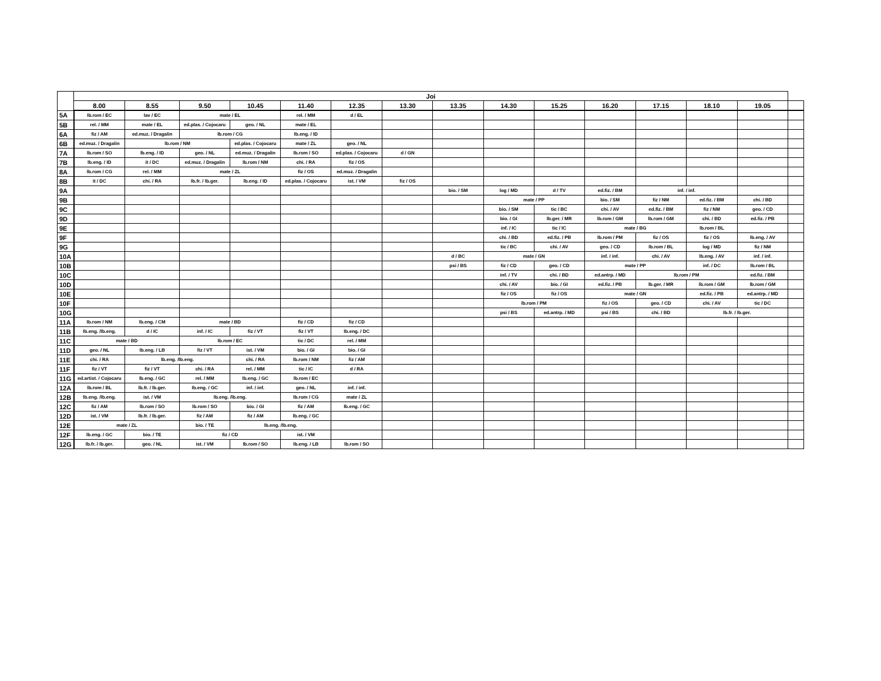| | Joi | | | | | | | | | | | | | | |
| --- | --- | --- | --- | --- | --- | --- | --- | --- | --- | --- | --- | --- | --- | --- | --- |
| | 8.00 | 8.55 | 9.50 | 10.45 | 11.40 | 12.35 | 13.30 | 13.35 | 14.30 | 15.25 | 16.20 | 17.15 | 18.10 | 19.05 | |
| 5A | lb.rom / EC | lav / EC | mate / EL | | rel. / MM | d / EL | | | | | | | | | |
| 5B | rel. / MM | mate / EL | ed.plas. / Cojocaru | geo. / NL | mate / EL | | | | | | | | | | |
| 6A | fiz / AM | ed.muz. / Dragalin | lb.rom / CG | | lb.eng. / ID | | | | | | | | | | |
| 6B | ed.muz. / Dragalin | lb.rom / NM | | ed.plas. / Cojocaru | mate / ZL | geo. / NL | | | | | | | | | |
| 7A | lb.rom / SO | lb.eng. / ID | geo. / NL | ed.muz. / Dragalin | lb.rom / SO | ed.plas. / Cojocaru | d / GN | | | | | | | | |
| 7B | lb.eng. / ID | it / DC | ed.muz. / Dragalin | lb.rom / NM | chi. / RA | fiz / OS | | | | | | | | | |
| 8A | lb.rom / CG | rel. / MM | mate / ZL | | fiz / OS | ed.muz. / Dragalin | | | | | | | | | |
| 8B | it / DC | chi. / RA | lb.fr. / lb.ger. | lb.eng. / ID | ed.plas. / Cojocaru | ist. / VM | fiz / OS | | | | | | | | |
| 9A | | | | | | | | bio. / SM | log / MD | d / TV | ed.fiz. / BM | inf. / inf. | | | |
| 9B | | | | | | | | | mate / PP | | bio. / SM | fiz / NM | ed.fiz. / BM | chi. / BD | |
| 9C | | | | | | | | | bio. / SM | tic / BC | chi. / AV | ed.fiz. / BM | fiz / NM | geo. / CD | |
| 9D | | | | | | | | | bio. / GI | lb.ger. / MR | lb.rom / GM | lb.rom / GM | chi. / BD | ed.fiz. / PB | |
| 9E | | | | | | | | | inf. / IC | tic / IC | mate / BG | | lb.rom / BL | | |
| 9F | | | | | | | | | chi. / BD | ed.fiz. / PB | lb.rom / PM | fiz / OS | fiz / OS | lb.eng. / AV | |
| 9G | | | | | | | | | tic / BC | chi. / AV | geo. / CD | lb.rom / BL | log / MD | fiz / NM | |
| 10A | | | | | | | | d / BC | mate / GN | | inf. / inf. | chi. / AV | lb.eng. / AV | inf. / inf. | |
| 10B | | | | | | | | psi / BS | fiz / CD | geo. / CD | mate / PP | | inf. / DC | lb.rom / BL | |
| 10C | | | | | | | | | inf. / TV | chi. / BD | ed.antrp. / MD | lb.rom / PM | | ed.fiz. / BM | |
| 10D | | | | | | | | | chi. / AV | bio. / GI | ed.fiz. / PB | lb.ger. / MR | lb.rom / GM | lb.rom / GM | |
| 10E | | | | | | | | | fiz / OS | fiz / OS | mate / GN | | ed.fiz. / PB | ed.antrp. / MD | |
| 10F | | | | | | | | | lb.rom / PM | | fiz / OS | geo. / CD | chi. / AV | tic / DC | |
| 10G | | | | | | | | | psi / BS | ed.antrp. / MD | psi / BS | chi. / BD | lb.fr. / lb.ger. | | |
| 11A | lb.rom / NM | lb.eng. / CM | mate / BD | | fiz / CD | fiz / CD | | | | | | | | | |
| 11B | lb.eng. /lb.eng. | d / IC | inf. / IC | fiz / VT | fiz / VT | lb.eng. / DC | | | | | | | | | |
| 11C | mate / BD | | lb.rom / EC | | tic / DC | rel. / MM | | | | | | | | | |
| 11D | geo. / NL | lb.eng. / LB | fiz / VT | ist. / VM | bio. / GI | bio. / GI | | | | | | | | | |
| 11E | chi. / RA | lb.eng. /lb.eng. | | chi. / RA | lb.rom / NM | fiz / AM | | | | | | | | | |
| 11F | fiz / VT | fiz / VT | chi. / RA | rel. / MM | tic / IC | d / RA | | | | | | | | | |
| 11G | ed.artist. / Cojocaru | lb.eng. / GC | rel. / MM | lb.eng. / GC | lb.rom / EC | | | | | | | | | | |
| 12A | lb.rom / BL | lb.fr. / lb.ger. | lb.eng. / GC | inf. / inf. | geo. / NL | inf. / inf. | | | | | | | | | |
| 12B | lb.eng. /lb.eng. | ist. / VM | lb.eng. /lb.eng. | | lb.rom / CG | mate / ZL | | | | | | | | | |
| 12C | fiz / AM | lb.rom / SO | lb.rom / SO | bio. / GI | fiz / AM | lb.eng. / GC | | | | | | | | | |
| 12D | ist. / VM | lb.fr. / lb.ger. | fiz / AM | fiz / AM | lb.eng. / GC | | | | | | | | | | |
| 12E | mate / ZL | | bio. / TE | lb.eng. /lb.eng. | | | | | | | | | | | |
| 12F | lb.eng. / GC | bio. / TE | fiz / CD | | ist. / VM | | | | | | | | | | |
| 12G | lb.fr. / lb.ger. | geo. / NL | ist. / VM | lb.rom / SO | lb.eng. / LB | lb.rom / SO | | | | | | | | | |